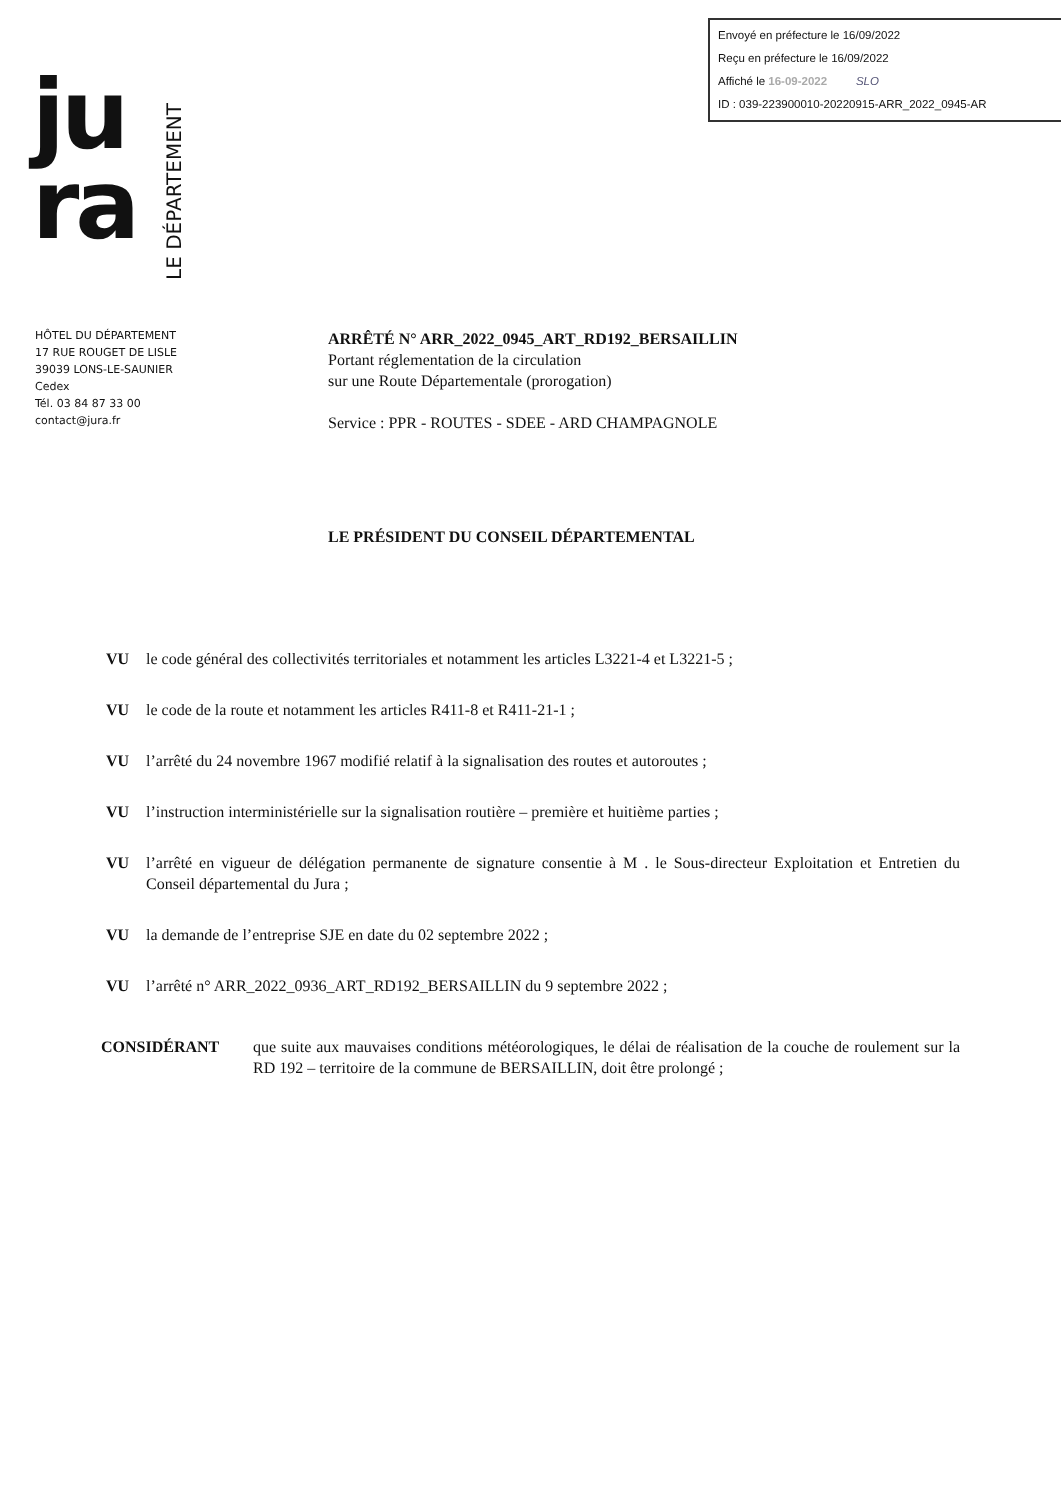Envoyé en préfecture le 16/09/2022
Reçu en préfecture le 16/09/2022
Affiché le 16-09-2022 SLO
ID : 039-223900010-20220915-ARR_2022_0945-AR
ju
ra
LE DÉPARTEMENT
HÔTEL DU DÉPARTEMENT
17 RUE ROUGET DE LISLE
39039 LONS-LE-SAUNIER
Cedex
Tél. 03 84 87 33 00
contact@jura.fr
ARRÊTÉ N° ARR_2022_0945_ART_RD192_BERSAILLIN
Portant réglementation de la circulation
sur une Route Départementale (prorogation)
Service : PPR - ROUTES - SDEE - ARD CHAMPAGNOLE
LE PRÉSIDENT DU CONSEIL DÉPARTEMENTAL
VU le code général des collectivités territoriales et notamment les articles L3221-4 et L3221-5 ;
VU le code de la route et notamment les articles R411-8 et R411-21-1 ;
VU l’arrêté du 24 novembre 1967 modifié relatif à la signalisation des routes et autoroutes ;
VU l’instruction interministérielle sur la signalisation routière – première et huitième parties ;
VU l’arrêté en vigueur de délégation permanente de signature consentie à M . le Sous-directeur Exploitation et Entretien du Conseil départemental du Jura ;
VU la demande de l’entreprise SJE en date du 02 septembre 2022 ;
VU l’arrêté n° ARR_2022_0936_ART_RD192_BERSAILLIN du 9 septembre 2022 ;
CONSIDÉRANT que suite aux mauvaises conditions météorologiques, le délai de réalisation de la couche de roulement sur la RD 192 – territoire de la commune de BERSAILLIN, doit être prolongé ;